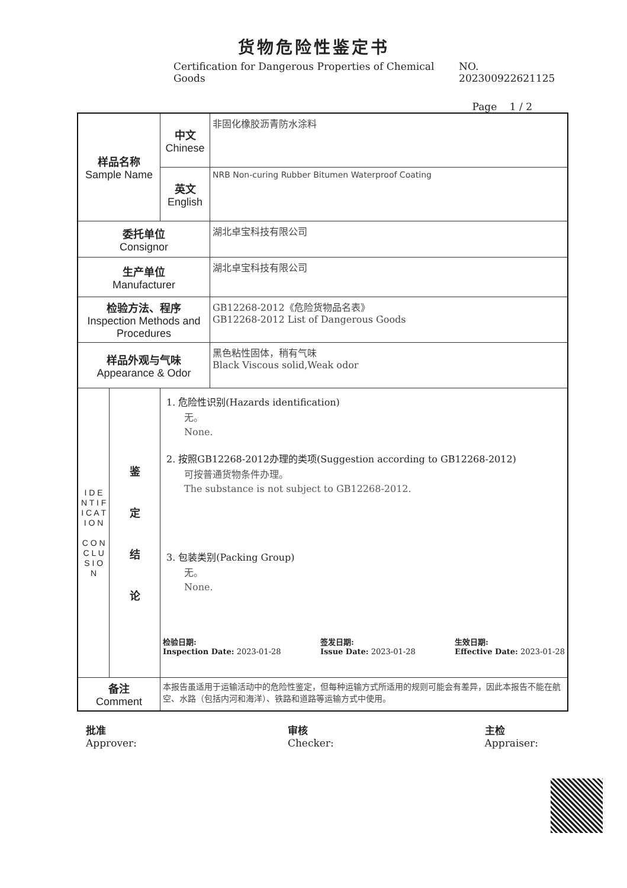货物危险性鉴定书
Certification for Dangerous Properties of Chemical Goods NO. 202300922621125
Page 1 / 2
| 样品名称 Sample Name | | 中文 Chinese | 非固化橡胶沥青防水涂料 |
| | | 英文 English | NRB Non-curing Rubber Bitumen Waterproof Coating |
| 委托单位 Consignor | | | 湖北卓宝科技有限公司 |
| 生产单位 Manufacturer | | | 湖北卓宝科技有限公司 |
| 检验方法、程序 Inspection Methods and Procedures | | | GB12268-2012《危险货物品名表》 GB12268-2012 List of Dangerous Goods |
| 样品外观与气味 Appearance & Odor | | | 黑色粘性固体，稍有气味 Black Viscous solid,Weak odor |
| I D E N T I F I C A T I O N C O N C L U S I O N | 鉴 定 结 论 | 1. 危险性识别(Hazards identification) 无。 None. 2. 按照GB12268-2012办理的类项(Suggestion according to GB12268-2012) 可按普通货物条件办理。 The substance is not subject to GB12268-2012. 3. 包装类别(Packing Group) 无。 None. 检验日期: Inspection Date: 2023-01-28 签发日期: Issue Date: 2023-01-28 生效日期: Effective Date: 2023-01-28 | |
| 备注 Comment | | 本报告虽适用于运输活动中的危险性鉴定，但每种运输方式所适用的规则可能会有差异，因此本报告不能在航空、水路（包括内河和海洋）、铁路和道路等运输方式中使用。 | |
批准
Approver: 审核
Checker: 主检
Appraiser: